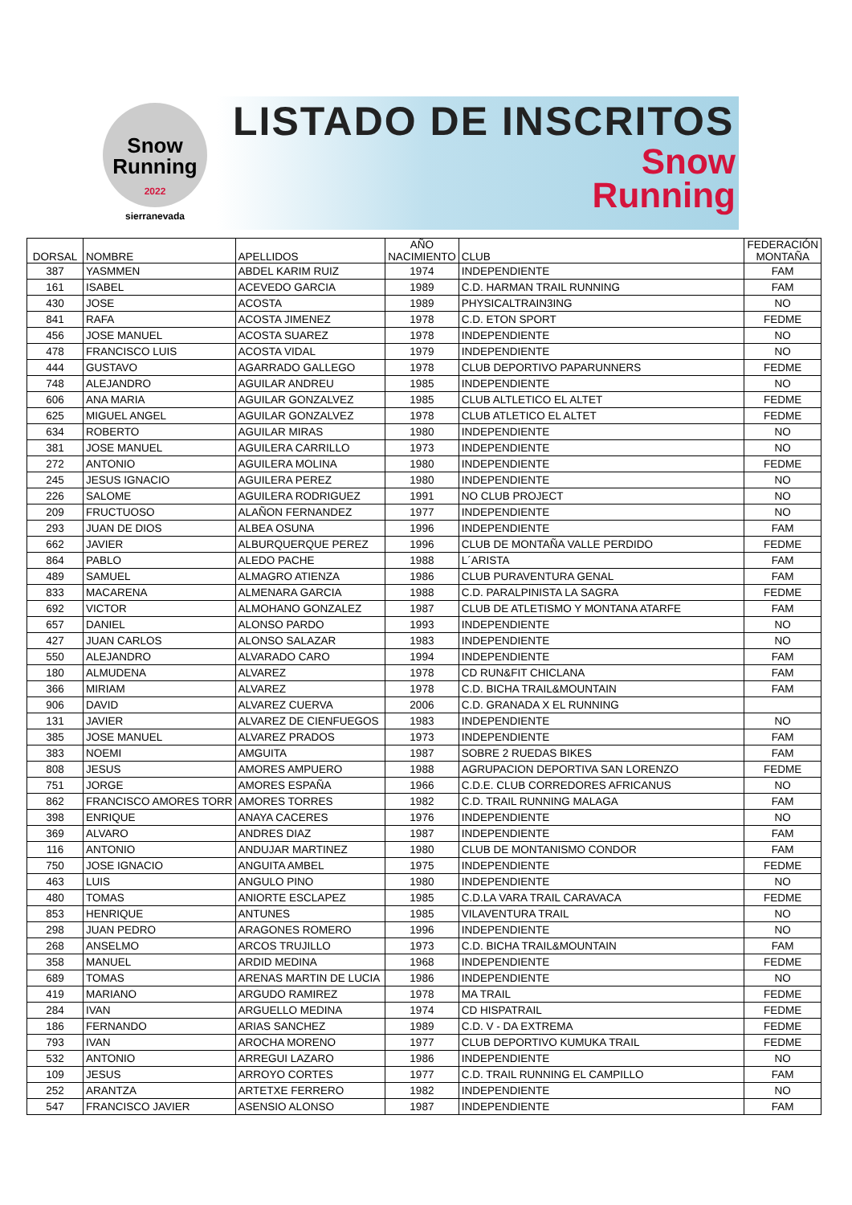Snow
Running
2022
sierranevada
LISTADO DE INSCRITOS
Snow
Running
| DORSAL | NOMBRE | APELLIDOS | AÑO NACIMIENTO | CLUB | FEDERACIÓN MONTAÑA |
| --- | --- | --- | --- | --- | --- |
| 387 | YASMMEN | ABDEL KARIM RUIZ | 1974 | INDEPENDIENTE | FAM |
| 161 | ISABEL | ACEVEDO GARCIA | 1989 | C.D. HARMAN TRAIL RUNNING | FAM |
| 430 | JOSE | ACOSTA | 1989 | PHYSICALTRAIN3ING | NO |
| 841 | RAFA | ACOSTA JIMENEZ | 1978 | C.D. ETON SPORT | FEDME |
| 456 | JOSE MANUEL | ACOSTA SUAREZ | 1978 | INDEPENDIENTE | NO |
| 478 | FRANCISCO LUIS | ACOSTA VIDAL | 1979 | INDEPENDIENTE | NO |
| 444 | GUSTAVO | AGARRADO GALLEGO | 1978 | CLUB DEPORTIVO PAPARUNNERS | FEDME |
| 748 | ALEJANDRO | AGUILAR ANDREU | 1985 | INDEPENDIENTE | NO |
| 606 | ANA MARIA | AGUILAR GONZALVEZ | 1985 | CLUB ALTLETICO EL ALTET | FEDME |
| 625 | MIGUEL ANGEL | AGUILAR GONZALVEZ | 1978 | CLUB ATLETICO EL ALTET | FEDME |
| 634 | ROBERTO | AGUILAR MIRAS | 1980 | INDEPENDIENTE | NO |
| 381 | JOSE MANUEL | AGUILERA CARRILLO | 1973 | INDEPENDIENTE | NO |
| 272 | ANTONIO | AGUILERA MOLINA | 1980 | INDEPENDIENTE | FEDME |
| 245 | JESUS IGNACIO | AGUILERA PEREZ | 1980 | INDEPENDIENTE | NO |
| 226 | SALOME | AGUILERA RODRIGUEZ | 1991 | NO CLUB PROJECT | NO |
| 209 | FRUCTUOSO | ALAÑON FERNANDEZ | 1977 | INDEPENDIENTE | NO |
| 293 | JUAN DE DIOS | ALBEA OSUNA | 1996 | INDEPENDIENTE | FAM |
| 662 | JAVIER | ALBURQUERQUE PEREZ | 1996 | CLUB DE MONTAÑA VALLE PERDIDO | FEDME |
| 864 | PABLO | ALEDO PACHE | 1988 | L´ARISTA | FAM |
| 489 | SAMUEL | ALMAGRO ATIENZA | 1986 | CLUB PURAVENTURA GENAL | FAM |
| 833 | MACARENA | ALMENARA GARCIA | 1988 | C.D. PARALPINISTA LA SAGRA | FEDME |
| 692 | VICTOR | ALMOHANO GONZALEZ | 1987 | CLUB DE ATLETISMO Y MONTANA ATARFE | FAM |
| 657 | DANIEL | ALONSO PARDO | 1993 | INDEPENDIENTE | NO |
| 427 | JUAN CARLOS | ALONSO SALAZAR | 1983 | INDEPENDIENTE | NO |
| 550 | ALEJANDRO | ALVARADO CARO | 1994 | INDEPENDIENTE | FAM |
| 180 | ALMUDENA | ALVAREZ | 1978 | CD RUN&FIT CHICLANA | FAM |
| 366 | MIRIAM | ALVAREZ | 1978 | C.D. BICHA TRAIL&MOUNTAIN | FAM |
| 906 | DAVID | ALVAREZ CUERVA | 2006 | C.D. GRANADA X EL RUNNING | |
| 131 | JAVIER | ALVAREZ DE CIENFUEGOS | 1983 | INDEPENDIENTE | NO |
| 385 | JOSE MANUEL | ALVAREZ PRADOS | 1973 | INDEPENDIENTE | FAM |
| 383 | NOEMI | AMGUITA | 1987 | SOBRE 2 RUEDAS BIKES | FAM |
| 808 | JESUS | AMORES AMPUERO | 1988 | AGRUPACION DEPORTIVA SAN LORENZO | FEDME |
| 751 | JORGE | AMORES ESPAÑA | 1966 | C.D.E. CLUB CORREDORES AFRICANUS | NO |
| 862 | FRANCISCO AMORES TORR | AMORES TORRES | 1982 | C.D. TRAIL RUNNING MALAGA | FAM |
| 398 | ENRIQUE | ANAYA CACERES | 1976 | INDEPENDIENTE | NO |
| 369 | ALVARO | ANDRES DIAZ | 1987 | INDEPENDIENTE | FAM |
| 116 | ANTONIO | ANDUJAR MARTINEZ | 1980 | CLUB DE MONTANISMO CONDOR | FAM |
| 750 | JOSE IGNACIO | ANGUITA AMBEL | 1975 | INDEPENDIENTE | FEDME |
| 463 | LUIS | ANGULO PINO | 1980 | INDEPENDIENTE | NO |
| 480 | TOMAS | ANIORTE ESCLAPEZ | 1985 | C.D.LA VARA TRAIL CARAVACA | FEDME |
| 853 | HENRIQUE | ANTUNES | 1985 | VILAVENTURA TRAIL | NO |
| 298 | JUAN PEDRO | ARAGONES ROMERO | 1996 | INDEPENDIENTE | NO |
| 268 | ANSELMO | ARCOS TRUJILLO | 1973 | C.D. BICHA TRAIL&MOUNTAIN | FAM |
| 358 | MANUEL | ARDID MEDINA | 1968 | INDEPENDIENTE | FEDME |
| 689 | TOMAS | ARENAS MARTIN DE LUCIA | 1986 | INDEPENDIENTE | NO |
| 419 | MARIANO | ARGUDO RAMIREZ | 1978 | MA TRAIL | FEDME |
| 284 | IVAN | ARGUELLO MEDINA | 1974 | CD HISPATRAIL | FEDME |
| 186 | FERNANDO | ARIAS SANCHEZ | 1989 | C.D. V - DA EXTREMA | FEDME |
| 793 | IVAN | AROCHA MORENO | 1977 | CLUB DEPORTIVO KUMUKA TRAIL | FEDME |
| 532 | ANTONIO | ARREGUI LAZARO | 1986 | INDEPENDIENTE | NO |
| 109 | JESUS | ARROYO CORTES | 1977 | C.D. TRAIL RUNNING EL CAMPILLO | FAM |
| 252 | ARANTZA | ARTETXE FERRERO | 1982 | INDEPENDIENTE | NO |
| 547 | FRANCISCO JAVIER | ASENSIO ALONSO | 1987 | INDEPENDIENTE | FAM |